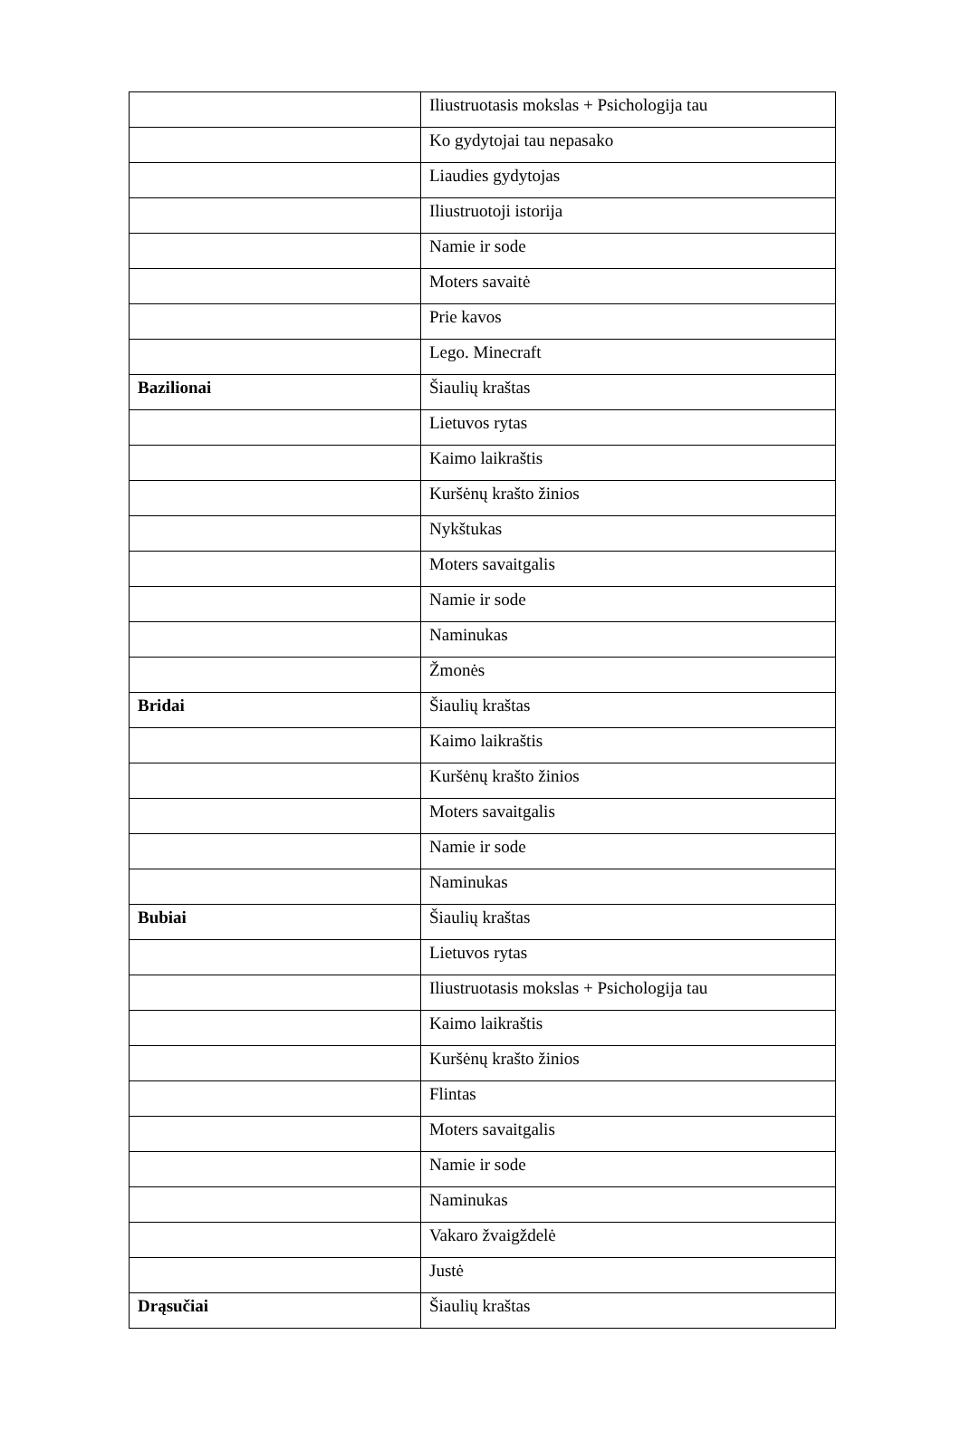| | Iliustruotasis mokslas + Psichologija tau |
| | Ko gydytojai tau nepasako |
| | Liaudies gydytojas |
| | Iliustruotoji istorija |
| | Namie ir sode |
| | Moters savaitė |
| | Prie kavos |
| | Lego. Minecraft |
| Bazilionai | Šiaulių kraštas |
| | Lietuvos rytas |
| | Kaimo laikraštis |
| | Kuršėnų krašto žinios |
| | Nykštukas |
| | Moters savaitgalis |
| | Namie ir sode |
| | Naminukas |
| | Žmonės |
| Bridai | Šiaulių kraštas |
| | Kaimo laikraštis |
| | Kuršėnų krašto žinios |
| | Moters savaitgalis |
| | Namie ir sode |
| | Naminukas |
| Bubiai | Šiaulių kraštas |
| | Lietuvos rytas |
| | Iliustruotasis mokslas + Psichologija tau |
| | Kaimo laikraštis |
| | Kuršėnų krašto žinios |
| | Flintas |
| | Moters savaitgalis |
| | Namie ir sode |
| | Naminukas |
| | Vakaro žvaigždelė |
| | Justė |
| Drąsučiai | Šiaulių kraštas |